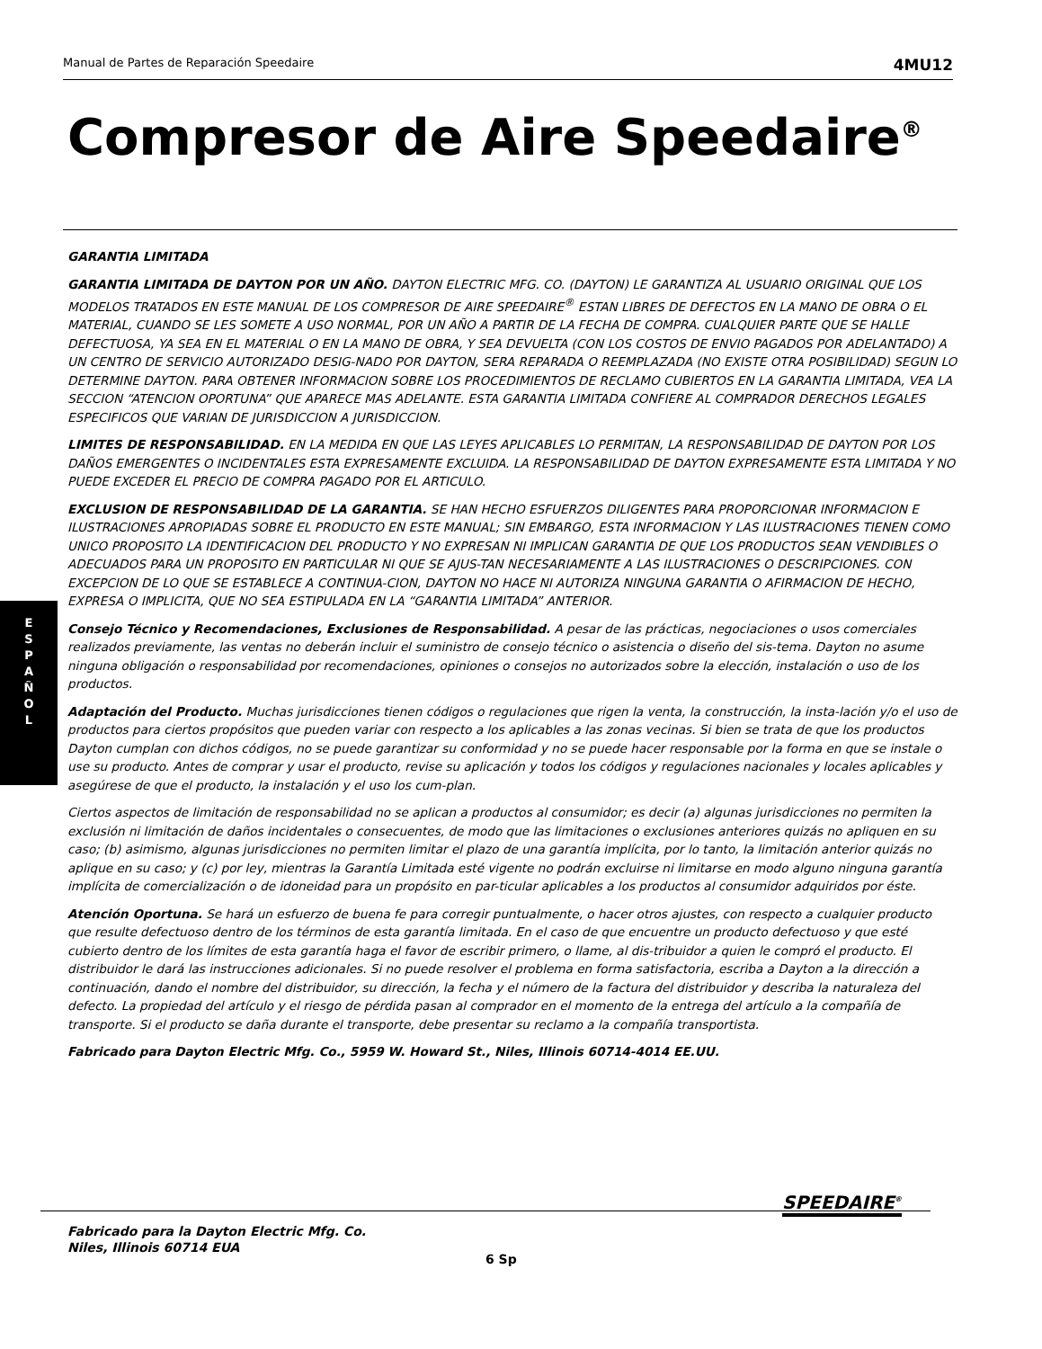Manual de Partes de Reparación Speedaire 4MU12
Compresor de Aire Speedaire<sup>®</sup>
E
S
P
A
Ñ
O
L
GARANTIA LIMITADA
GARANTIA LIMITADA DE DAYTON POR UN AÑO. DAYTON ELECTRIC MFG. CO. (DAYTON) LE GARANTIZA AL USUARIO ORIGINAL QUE LOS MODELOS TRATADOS EN ESTE MANUAL DE LOS COMPRESOR DE AIRE SPEEDAIRE<sup>®</sup> ESTAN LIBRES DE DEFECTOS EN LA MANO DE OBRA O EL MATERIAL, CUANDO SE LES SOMETE A USO NORMAL, POR UN AÑO A PARTIR DE LA FECHA DE COMPRA. CUALQUIER PARTE QUE SE HALLE DEFECTUOSA, YA SEA EN EL MATERIAL O EN LA MANO DE OBRA, Y SEA DEVUELTA (CON LOS COSTOS DE ENVIO PAGADOS POR ADELANTADO) A UN CENTRO DE SERVICIO AUTORIZADO DESIG-NADO POR DAYTON, SERA REPARADA O REEMPLAZADA (NO EXISTE OTRA POSIBILIDAD) SEGUN LO DETERMINE DAYTON. PARA OBTENER INFORMACION SOBRE LOS PROCEDIMIENTOS DE RECLAMO CUBIERTOS EN LA GARANTIA LIMITADA, VEA LA SECCION “ATENCION OPORTUNA” QUE APARECE MAS ADELANTE. ESTA GARANTIA LIMITADA CONFIERE AL COMPRADOR DERECHOS LEGALES ESPECIFICOS QUE VARIAN DE JURISDICCION A JURISDICCION.
LIMITES DE RESPONSABILIDAD. EN LA MEDIDA EN QUE LAS LEYES APLICABLES LO PERMITAN, LA RESPONSABILIDAD DE DAYTON POR LOS DAÑOS EMERGENTES O INCIDENTALES ESTA EXPRESAMENTE EXCLUIDA. LA RESPONSABILIDAD DE DAYTON EXPRESAMENTE ESTA LIMITADA Y NO PUEDE EXCEDER EL PRECIO DE COMPRA PAGADO POR EL ARTICULO.
EXCLUSION DE RESPONSABILIDAD DE LA GARANTIA. SE HAN HECHO ESFUERZOS DILIGENTES PARA PROPORCIONAR INFORMACION E ILUSTRACIONES APROPIADAS SOBRE EL PRODUCTO EN ESTE MANUAL; SIN EMBARGO, ESTA INFORMACION Y LAS ILUSTRACIONES TIENEN COMO UNICO PROPOSITO LA IDENTIFICACION DEL PRODUCTO Y NO EXPRESAN NI IMPLICAN GARANTIA DE QUE LOS PRODUCTOS SEAN VENDIBLES O ADECUADOS PARA UN PROPOSITO EN PARTICULAR NI QUE SE AJUS-TAN NECESARIAMENTE A LAS ILUSTRACIONES O DESCRIPCIONES. CON EXCEPCION DE LO QUE SE ESTABLECE A CONTINUA-CION, DAYTON NO HACE NI AUTORIZA NINGUNA GARANTIA O AFIRMACION DE HECHO, EXPRESA O IMPLICITA, QUE NO SEA ESTIPULADA EN LA “GARANTIA LIMITADA” ANTERIOR.
Consejo Técnico y Recomendaciones, Exclusiones de Responsabilidad. A pesar de las prácticas, negociaciones o usos comerciales realizados previamente, las ventas no deberán incluir el suministro de consejo técnico o asistencia o diseño del sis-tema. Dayton no asume ninguna obligación o responsabilidad por recomendaciones, opiniones o consejos no autorizados sobre la elección, instalación o uso de los productos.
Adaptación del Producto. Muchas jurisdicciones tienen códigos o regulaciones que rigen la venta, la construcción, la insta-lación y/o el uso de productos para ciertos propósitos que pueden variar con respecto a los aplicables a las zonas vecinas. Si bien se trata de que los productos Dayton cumplan con dichos códigos, no se puede garantizar su conformidad y no se puede hacer responsable por la forma en que se instale o use su producto. Antes de comprar y usar el producto, revise su aplicación y todos los códigos y regulaciones nacionales y locales aplicables y asegúrese de que el producto, la instalación y el uso los cum-plan.
Ciertos aspectos de limitación de responsabilidad no se aplican a productos al consumidor; es decir (a) algunas jurisdicciones no permiten la exclusión ni limitación de daños incidentales o consecuentes, de modo que las limitaciones o exclusiones anteriores quizás no apliquen en su caso; (b) asimismo, algunas jurisdicciones no permiten limitar el plazo de una garantía implícita, por lo tanto, la limitación anterior quizás no aplique en su caso; y (c) por ley, mientras la Garantía Limitada esté vigente no podrán excluirse ni limitarse en modo alguno ninguna garantía implícita de comercialización o de idoneidad para un propósito en par-ticular aplicables a los productos al consumidor adquiridos por éste.
Atención Oportuna. Se hará un esfuerzo de buena fe para corregir puntualmente, o hacer otros ajustes, con respecto a cualquier producto que resulte defectuoso dentro de los términos de esta garantía limitada. En el caso de que encuentre un producto defectuoso y que esté cubierto dentro de los límites de esta garantía haga el favor de escribir primero, o llame, al dis-tribuidor a quien le compró el producto. El distribuidor le dará las instrucciones adicionales. Si no puede resolver el problema en forma satisfactoria, escriba a Dayton a la dirección a continuación, dando el nombre del distribuidor, su dirección, la fecha y el número de la factura del distribuidor y describa la naturaleza del defecto. La propiedad del artículo y el riesgo de pérdida pasan al comprador en el momento de la entrega del artículo a la compañía de transporte. Si el producto se daña durante el transporte, debe presentar su reclamo a la compañía transportista.
Fabricado para Dayton Electric Mfg. Co., 5959 W. Howard St., Niles, Illinois 60714-4014 EE.UU.
Fabricado para la Dayton Electric Mfg. Co.
Niles, Illinois 60714 EUA
SPEEDAIRE<sup>®</sup>
6 Sp